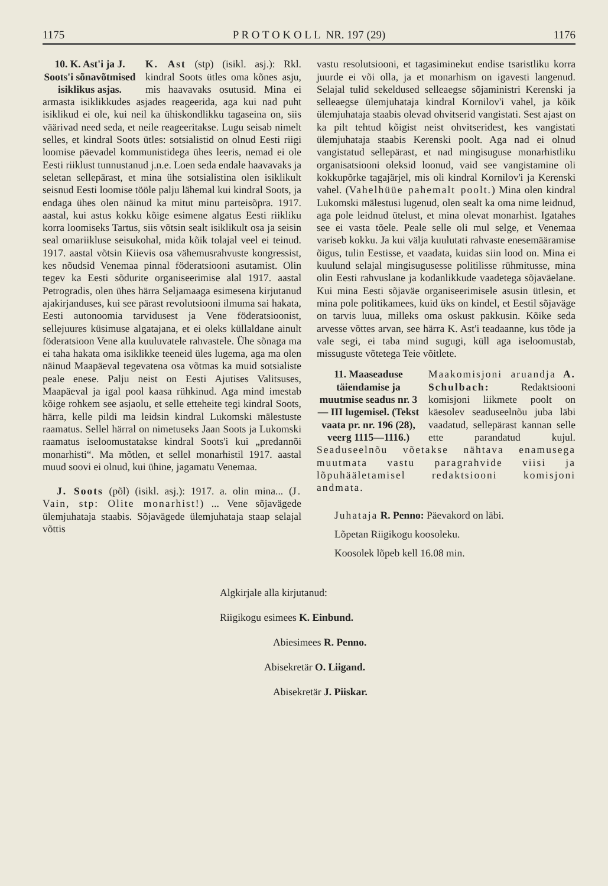1175 P R O T O K O L L NR. 197 (29) 1176
10. K. Ast'i ja J. Soots'i sõnavõtmised isiklikus asjas. K. Ast (stp) (isikl. asj.): Rkl. kindral Soots ütles oma kõnes asju, mis haavavaks osutusid. Mina ei armasta isiklikkudes asjades reageerida, aga kui nad puht isiklikud ei ole, kui neil ka ühiskondlikku tagaseina on, siis väärivad need seda, et neile reageeritakse. Lugu seisab nimelt selles, et kindral Soots ütles: sotsialistid on olnud Eesti riigi loomise päevadel kommunistidega ühes leeris, nemad ei ole Eesti riiklust tunnustanud j.n.e. Loen seda endale haavavaks ja seletan sellepärast, et mina ühe sotsialistina olen isiklikult seisnud Eesti loomise tööle palju lähemal kui kindral Soots, ja endaga ühes olen näinud ka mitut minu parteisõpra. 1917. aastal, kui astus kokku kõige esimene algatus Eesti riikliku korra loomiseks Tartus, siis võtsin sealt isiklikult osa ja seisin seal omariikluse seisukohal, mida kõik tolajal veel ei teinud. 1917. aastal võtsin Kiievis osa vähemusrahvuste kongressist, kes nõudsid Venemaa pinnal föderatsiooni asutamist. Olin tegev ka Eesti sõdurite organiseerimise alal 1917. aastal Petrogradis, olen ühes härra Seljamaaga esimesena kirjutanud ajakirjanduses, kui see pärast revolutsiooni ilmuma sai hakata, Eesti autonoomia tarvidusest ja Vene föderatsioonist, sellejuures küsimuse algatajana, et ei oleks küllaldane ainult föderatsioon Vene alla kuuluvatele rahvastele. Ühe sõnaga ma ei taha hakata oma isiklikke teeneid üles lugema, aga ma olen näinud Maapäeval tegevatena osa võtmas ka muid sotsialiste peale enese. Palju neist on Eesti Ajutises Valitsuses, Maapäeval ja igal pool kaasa rühkinud. Aga mind imestab kõige rohkem see asjaolu, et selle etteheite tegi kindral Soots, härra, kelle pildi ma leidsin kindral Lukomski mälestuste raamatus. Sellel härral on nimetuseks Jaan Soots ja Lukomski raamatus iseloomustatakse kindral Soots'i kui „predannõi monarhisti“. Ma mõtlen, et sellel monarhistil 1917. aastal muud soovi ei olnud, kui ühine, jagamatu Venemaa.
J. Soots (põl) (isikl. asj.): 1917. a. olin mina... (J. Vain, stp: Olite monarhist!) ... Vene sõjavägede ülemjuhataja staabis. Sõjavägede ülemjuhataja staap selajal võttis
vastu resolutsiooni, et tagasiminekut endise tsaristliku korra juurde ei või olla, ja et monarhism on igavesti langenud. Selajal tulid sekeldused selleaegse sõjaministri Kerenski ja selleaegse ülemjuhataja kindral Kornilov'i vahel, ja kõik ülemjuhataja staabis olevad ohvitserid vangistati. Sest ajast on ka pilt tehtud kõigist neist ohvitseridest, kes vangistati ülemjuhataja staabis Kerenski poolt. Aga nad ei olnud vangistatud sellepärast, et nad mingisuguse monarhistliku organisatsiooni oleksid loonud, vaid see vangistamine oli kokkupõrke tagajärjel, mis oli kindral Kornilov'i ja Kerenski vahel. (Vahelhüüe pahemalt poolt.) Mina olen kindral Lukomski mälestusi lugenud, olen sealt ka oma nime leidnud, aga pole leidnud ütelust, et mina olevat monarhist. Igatahes see ei vasta tõele. Peale selle oli mul selge, et Venemaa variseb kokku. Ja kui välja kuulutati rahvaste enesemääramise õigus, tulin Eestisse, et vaadata, kuidas siin lood on. Mina ei kuulund selajal mingisugusesse politilisse rühmitusse, mina olin Eesti rahvuslane ja kodanlikkude vaadetega sõjaväelane. Kui mina Eesti sõjaväe organiseerimisele asusin ütlesin, et mina pole politikamees, kuid üks on kindel, et Eestil sõjaväge on tarvis luua, milleks oma oskust pakkusin. Kõike seda arvesse võttes arvan, see härra K. Ast'i teadaanne, kus tõde ja vale segi, ei taba mind sugugi, küll aga iseloomustab, missuguste võtetega Teie võitlete.
11. Maaseaduse täiendamise ja muutmise seadus nr. 3 — III lugemisel. (Tekst vaata pr. nr. 196 (28), veerg 1115—1116.) Maakomisjoni aruandja A. Schulbach: Redaktsiooni komisjoni liikmete poolt on käesolev seaduseelnõu juba läbi vaadatud, sellepärast kannan selle ette parandatud kujul. Seaduseelnõu võetakse nähtava enamusega muutmata vastu paragrahvide viisi ja lõpuhääletamisel redaktsiooni komisjoni andmata.
Juhataja R. Penno: Päevakord on läbi.
Lõpetan Riigikogu koosoleku.
Koosolek lõpeb kell 16.08 min.
Algkirjale alla kirjutanud:
Riigikogu esimees K. Einbund.
Abiesimees R. Penno.
Abisekretär O. Liigand.
Abisekretär J. Piiskar.